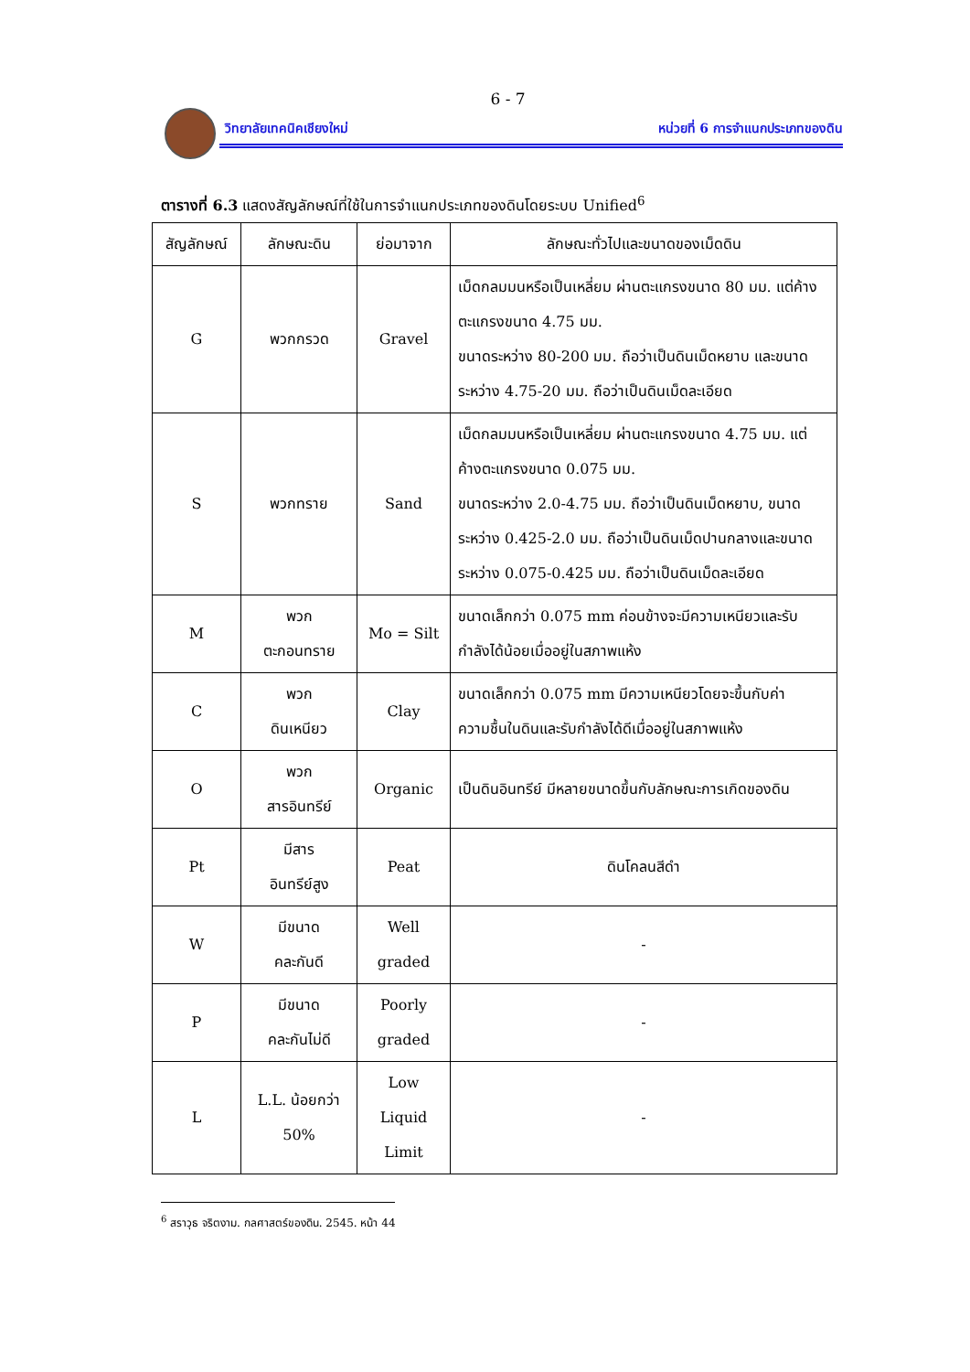6 - 7
วิทยาลัยเทคนิคเชียงใหม่ หน่วยที่ 6 การจำแนกประเภทของดิน
ตารางที่ 6.3 แสดงสัญลักษณ์ที่ใช้ในการจำแนกประเภทของดินโดยระบบ Unified<sup>6</sup>
| สัญลักษณ์ | ลักษณะดิน | ย่อมาจาก | ลักษณะทั่วไปและขนาดของเม็ดดิน |
| --- | --- | --- | --- |
| G | พวกกรวด | Gravel | เม็ดกลมมนหรือเป็นเหลี่ยม ผ่านตะแกรงขนาด 80 มม. แต่ค้างตะแกรงขนาด 4.75 มม. ขนาดระหว่าง 80-200 มม. ถือว่าเป็นดินเม็ดหยาบ และขนาดระหว่าง 4.75-20 มม. ถือว่าเป็นดินเม็ดละเอียด |
| S | พวกทราย | Sand | เม็ดกลมมนหรือเป็นเหลี่ยม ผ่านตะแกรงขนาด 4.75 มม. แต่ค้างตะแกรงขนาด 0.075 มม. ขนาดระหว่าง 2.0-4.75 มม. ถือว่าเป็นดินเม็ดหยาบ, ขนาดระหว่าง 0.425-2.0 มม. ถือว่าเป็นดินเม็ดปานกลางและขนาดระหว่าง 0.075-0.425 มม. ถือว่าเป็นดินเม็ดละเอียด |
| M | พวก ตะกอนทราย | Mo = Silt | ขนาดเล็กกว่า 0.075 mm ค่อนข้างจะมีความเหนียวและรับกำลังได้น้อยเมื่ออยู่ในสภาพแห้ง |
| C | พวก ดินเหนียว | Clay | ขนาดเล็กกว่า 0.075 mm มีความเหนียวโดยจะขึ้นกับค่าความชื้นในดินและรับกำลังได้ดีเมื่ออยู่ในสภาพแห้ง |
| O | พวก สารอินทรีย์ | Organic | เป็นดินอินทรีย์ มีหลายขนาดขึ้นกับลักษณะการเกิดของดิน |
| Pt | มีสาร อินทรีย์สูง | Peat | ดินโคลนสีดำ |
| W | มีขนาด คละกันดี | Well graded | - |
| P | มีขนาด คละกันไม่ดี | Poorly graded | - |
| L | L.L. น้อยกว่า 50% | Low Liquid Limit | - |
<sup>6</sup> สราวุธ จริตงาม. กลศาสตร์ของดิน. 2545. หน้า 44